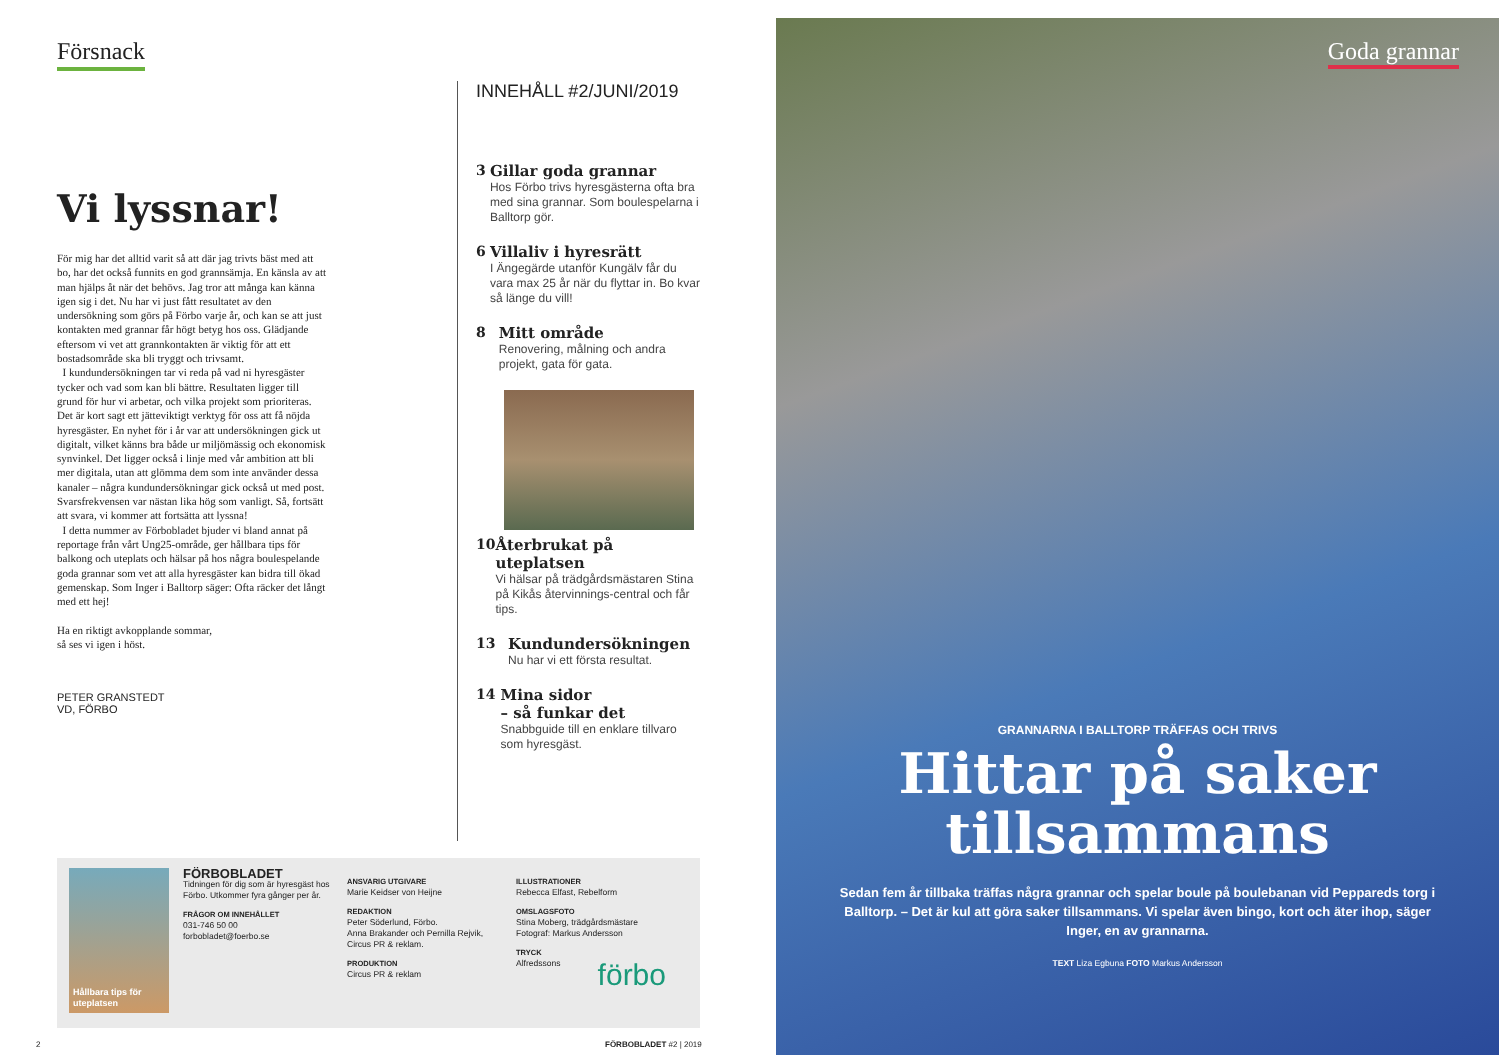Försnack
Vi lyssnar!
För mig har det alltid varit så att där jag trivts bäst med att bo, har det också funnits en god grannsämja. En känsla av att man hjälps åt när det behövs. Jag tror att många kan känna igen sig i det. Nu har vi just fått resultatet av den undersökning som görs på Förbo varje år, och kan se att just kontakten med grannar får högt betyg hos oss. Glädjande eftersom vi vet att grannkontakten är viktig för att ett bostadsområde ska bli tryggt och trivsamt.
I kundundersökningen tar vi reda på vad ni hyresgäster tycker och vad som kan bli bättre. Resultaten ligger till grund för hur vi arbetar, och vilka projekt som prioriteras. Det är kort sagt ett jätteviktigt verktyg för oss att få nöjda hyresgäster. En nyhet för i år var att undersökningen gick ut digitalt, vilket känns bra både ur miljömässig och ekonomisk synvinkel. Det ligger också i linje med vår ambition att bli mer digitala, utan att glömma dem som inte använder dessa kanaler – några kundundersökningar gick också ut med post. Svarsfrekvensen var nästan lika hög som vanligt. Så, fortsätt att svara, vi kommer att fortsätta att lyssna!
I detta nummer av Förbobladet bjuder vi bland annat på reportage från vårt Ung25-område, ger hållbara tips för balkong och uteplats och hälsar på hos några boulespelande goda grannar som vet att alla hyresgäster kan bidra till ökad gemenskap. Som Inger i Balltorp säger: Ofta räcker det långt med ett hej!
Ha en riktigt avkopplande sommar,
så ses vi igen i höst.
PETER GRANSTEDT
VD, FÖRBO
INNEHÅLL #2/JUNI/2019
3 Gillar goda grannar
Hos Förbo trivs hyresgästerna ofta bra med sina grannar. Som boulespelarna i Balltorp gör.
6 Villaliv i hyresrätt
I Ängegärde utanför Kungälv får du vara max 25 år när du flyttar in. Bo kvar så länge du vill!
8 Mitt område
Renovering, målning och andra projekt, gata för gata.
10 Återbrukat på uteplatsen
Vi hälsar på trädgårdsmästaren Stina på Kikås återvinnings-central och får tips.
13 Kundundersökningen
Nu har vi ett första resultat.
14 Mina sidor
– så funkar det
Snabbguide till en enklare tillvaro som hyresgäst.
Hållbara tips för uteplatsen
FÖRBOBLADET
Tidningen för dig som är hyresgäst hos Förbo. Utkommer fyra gånger per år.
FRÅGOR OM INNEHÅLLET
031-746 50 00
forbobladet@foerbo.se
ANSVARIG UTGIVARE
Marie Keidser von Heijne
REDAKTION
Peter Söderlund, Förbo.
Anna Brakander och Pernilla Rejvik, Circus PR & reklam.
PRODUKTION
Circus PR & reklam
ILLUSTRATIONER
Rebecca Elfast, Rebelform
OMSLAGSFOTO
Stina Moberg, trädgårdsmästare
Fotograf: Markus Andersson
TRYCK
Alfredssons
förbo
2 FÖRBOBLADET #2 | 2019
Goda grannar
GRANNARNA I BALLTORP TRÄFFAS OCH TRIVS
Hittar på saker tillsammans
Sedan fem år tillbaka träffas några grannar och spelar boule på boulebanan vid Peppareds torg i Balltorp. – Det är kul att göra saker tillsammans. Vi spelar även bingo, kort och äter ihop, säger Inger, en av grannarna.
TEXT Liza Egbuna FOTO Markus Andersson